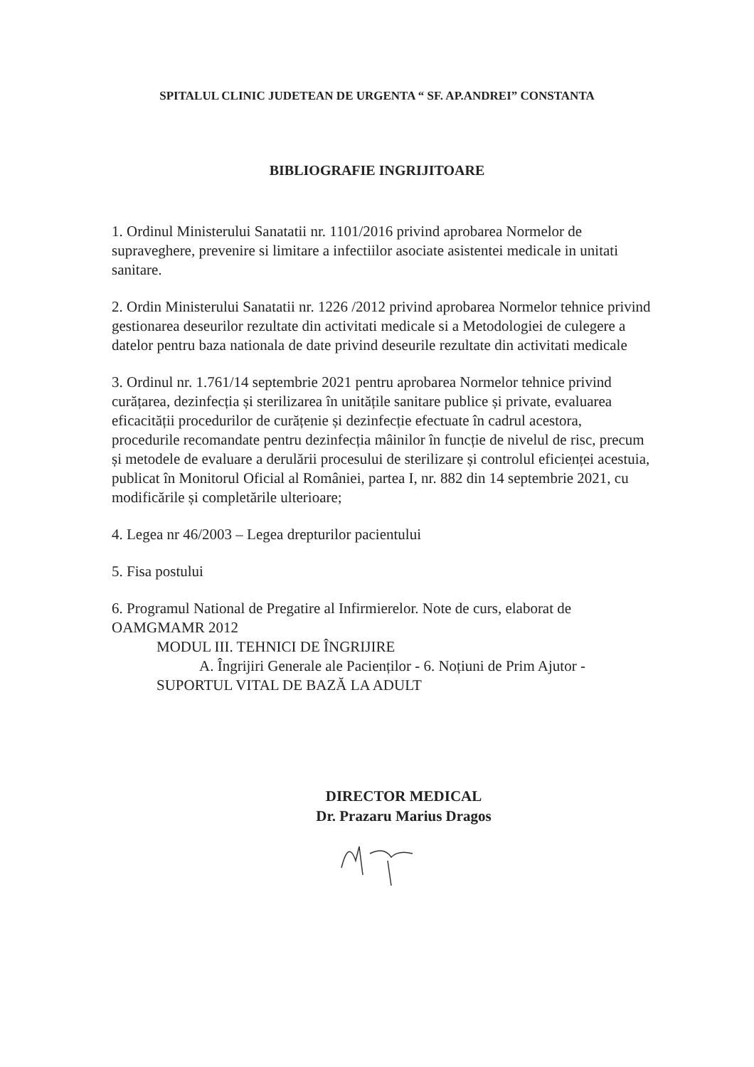SPITALUL CLINIC JUDETEAN DE URGENTA “ SF. AP.ANDREI” CONSTANTA
BIBLIOGRAFIE INGRIJITOARE
1. Ordinul Ministerului Sanatatii nr. 1101/2016 privind aprobarea Normelor de supraveghere, prevenire si limitare a infectiilor asociate asistentei medicale in unitati sanitare.
2. Ordin Ministerului Sanatatii nr. 1226 /2012 privind aprobarea Normelor tehnice privind gestionarea deseurilor rezultate din activitati medicale si a Metodologiei de culegere a datelor pentru baza nationala de date privind deseurile rezultate din activitati medicale
3. Ordinul nr. 1.761/14 septembrie 2021 pentru aprobarea Normelor tehnice privind curățarea, dezinfecția și sterilizarea în unitățile sanitare publice și private, evaluarea eficacității procedurilor de curățenie și dezinfecție efectuate în cadrul acestora, procedurile recomandate pentru dezinfecția mâinilor în funcție de nivelul de risc, precum și metodele de evaluare a derulării procesului de sterilizare și controlul eficienței acestuia, publicat în Monitorul Oficial al României, partea I, nr. 882 din 14 septembrie 2021, cu modificările și completările ulterioare;
4. Legea nr 46/2003 – Legea drepturilor pacientului
5. Fisa postului
6. Programul National de Pregatire al Infirmierelor. Note de curs, elaborat de OAMGMAMR 2012
MODUL III. TEHNICI DE ÎNGRIJIRE
A. Îngrijiri Generale ale Pacienților - 6. Noțiuni de Prim Ajutor -
SUPORTUL VITAL DE BAZĂ LA ADULT
DIRECTOR MEDICAL
Dr. Prazaru Marius Dragos